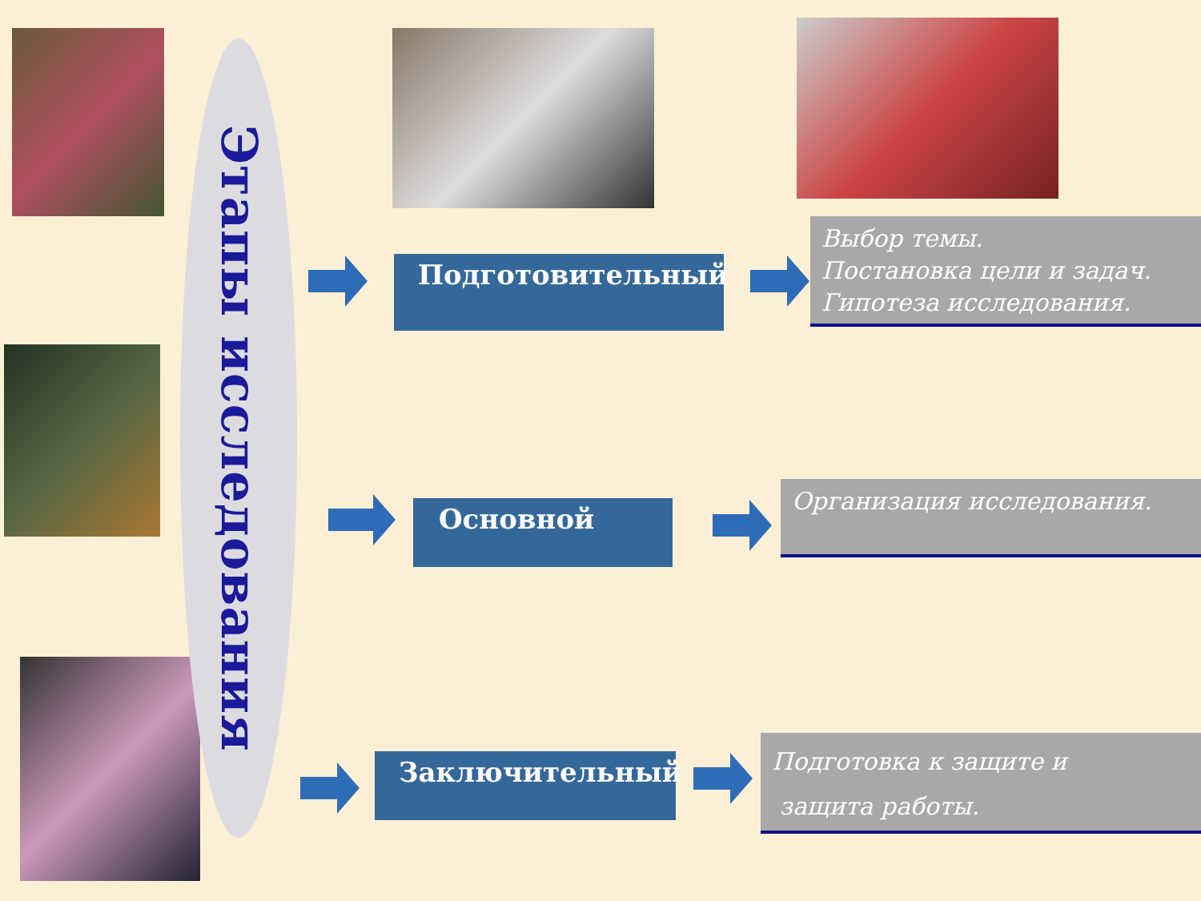Этапы исследования
Подготовительный
Выбор темы.
Постановка цели и задач.
Гипотеза исследования.
Основной
Организация исследования.
Заключительный
Подготовка к защите и
защита работы.